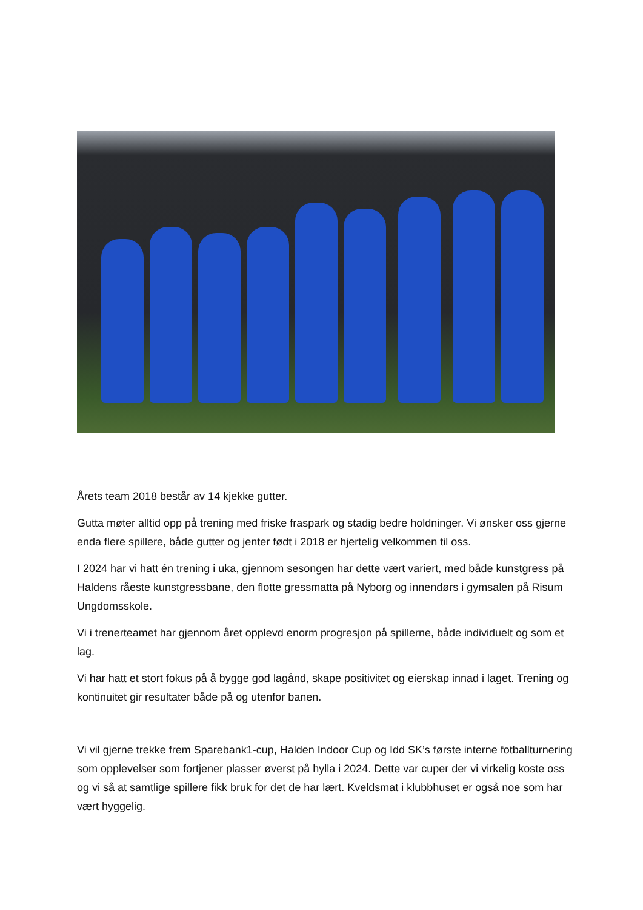Årets team 2018 består av 14 kjekke gutter.
Gutta møter alltid opp på trening med friske fraspark og stadig bedre holdninger. Vi ønsker oss gjerne enda flere spillere, både gutter og jenter født i 2018 er hjertelig velkommen til oss.
I 2024 har vi hatt én trening i uka, gjennom sesongen har dette vært variert, med både kunstgress på Haldens råeste kunstgressbane, den flotte gressmatta på Nyborg og innendørs i gymsalen på Risum Ungdomsskole.
Vi i trenerteamet har gjennom året opplevd enorm progresjon på spillerne, både individuelt og som et lag.
Vi har hatt et stort fokus på å bygge god lagånd, skape positivitet og eierskap innad i laget. Trening og kontinuitet gir resultater både på og utenfor banen.
Vi vil gjerne trekke frem Sparebank1-cup, Halden Indoor Cup og Idd SK’s første interne fotballturnering som opplevelser som fortjener plasser øverst på hylla i 2024. Dette var cuper der vi virkelig koste oss og vi så at samtlige spillere fikk bruk for det de har lært. Kveldsmat i klubbhuset er også noe som har vært hyggelig.